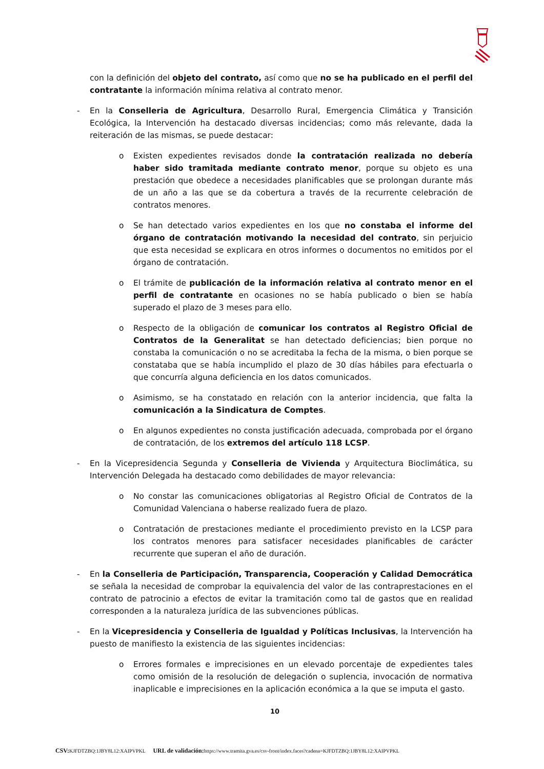con la definición del objeto del contrato, así como que no se ha publicado en el perfil del contratante la información mínima relativa al contrato menor.
- En la Conselleria de Agricultura, Desarrollo Rural, Emergencia Climática y Transición Ecológica, la Intervención ha destacado diversas incidencias; como más relevante, dada la reiteración de las mismas, se puede destacar:
o Existen expedientes revisados donde la contratación realizada no debería haber sido tramitada mediante contrato menor, porque su objeto es una prestación que obedece a necesidades planificables que se prolongan durante más de un año a las que se da cobertura a través de la recurrente celebración de contratos menores.
o Se han detectado varios expedientes en los que no constaba el informe del órgano de contratación motivando la necesidad del contrato, sin perjuicio que esta necesidad se explicara en otros informes o documentos no emitidos por el órgano de contratación.
o El trámite de publicación de la información relativa al contrato menor en el perfil de contratante en ocasiones no se había publicado o bien se había superado el plazo de 3 meses para ello.
o Respecto de la obligación de comunicar los contratos al Registro Oficial de Contratos de la Generalitat se han detectado deficiencias; bien porque no constaba la comunicación o no se acreditaba la fecha de la misma, o bien porque se constataba que se había incumplido el plazo de 30 días hábiles para efectuarla o que concurría alguna deficiencia en los datos comunicados.
o Asimismo, se ha constatado en relación con la anterior incidencia, que falta la comunicación a la Sindicatura de Comptes.
o En algunos expedientes no consta justificación adecuada, comprobada por el órgano de contratación, de los extremos del artículo 118 LCSP.
- En la Vicepresidencia Segunda y Conselleria de Vivienda y Arquitectura Bioclimática, su Intervención Delegada ha destacado como debilidades de mayor relevancia:
o No constar las comunicaciones obligatorias al Registro Oficial de Contratos de la Comunidad Valenciana o haberse realizado fuera de plazo.
o Contratación de prestaciones mediante el procedimiento previsto en la LCSP para los contratos menores para satisfacer necesidades planificables de carácter recurrente que superan el año de duración.
- En la Conselleria de Participación, Transparencia, Cooperación y Calidad Democrática se señala la necesidad de comprobar la equivalencia del valor de las contraprestaciones en el contrato de patrocinio a efectos de evitar la tramitación como tal de gastos que en realidad corresponden a la naturaleza jurídica de las subvenciones públicas.
- En la Vicepresidencia y Conselleria de Igualdad y Políticas Inclusivas, la Intervención ha puesto de manifiesto la existencia de las siguientes incidencias:
o Errores formales e imprecisiones en un elevado porcentaje de expedientes tales como omisión de la resolución de delegación o suplencia, invocación de normativa inaplicable e imprecisiones en la aplicación económica a la que se imputa el gasto.
10
CSV: KJFDTZBQ:1JBY8L12:XAIPVPKL URL de validación: https://www.tramita.gva.es/csv-front/index.faces?cadena=KJFDTZBQ:1JBY8L12:XAIPVPKL